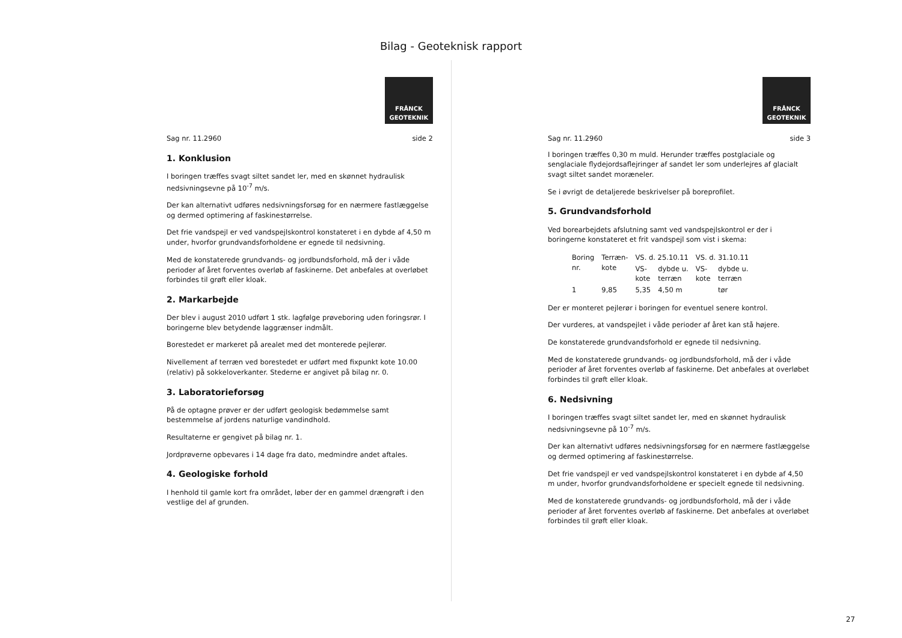Bilag - Geoteknisk rapport
FRÅNCK
GEOTEKNIK
Sag nr. 11.2960 side 2
1. Konklusion
I boringen træffes svagt siltet sandet ler, med en skønnet hydraulisk nedsivningsevne på 10<sup>-7</sup> m/s.
Der kan alternativt udføres nedsivningsforsøg for en nærmere fastlæggelse og dermed optimering af faskinestørrelse.
Det frie vandspejl er ved vandspejlskontrol konstateret i en dybde af 4,50 m under, hvorfor grundvandsforholdene er egnede til nedsivning.
Med de konstaterede grundvands- og jordbundsforhold, må der i våde perioder af året forventes overløb af faskinerne. Det anbefales at overløbet forbindes til grøft eller kloak.
2. Markarbejde
Der blev i august 2010 udført 1 stk. lagfølge prøveboring uden foringsrør. I boringerne blev betydende laggrænser indmålt.
Borestedet er markeret på arealet med det monterede pejlerør.
Nivellement af terræn ved borestedet er udført med fixpunkt kote 10.00 (relativ) på sokkeloverkanter. Stederne er angivet på bilag nr. 0.
3. Laboratorieforsøg
På de optagne prøver er der udført geologisk bedømmelse samt bestemmelse af jordens naturlige vandindhold.
Resultaterne er gengivet på bilag nr. 1.
Jordprøverne opbevares i 14 dage fra dato, medmindre andet aftales.
4. Geologiske forhold
I henhold til gamle kort fra området, løber der en gammel drængrøft i den vestlige del af grunden.
FRÅNCK
GEOTEKNIK
Sag nr. 11.2960 side 3
I boringen træffes 0,30 m muld. Herunder træffes postglaciale og senglaciale flydejordsaflejringer af sandet ler som underlejres af glacialt svagt siltet sandet moræneler.
Se i øvrigt de detaljerede beskrivelser på boreprofilet.
5. Grundvandsforhold
Ved borearbejdets afslutning samt ved vandspejlskontrol er der i boringerne konstateret et frit vandspejl som vist i skema:
| Boring nr. | Terræn- kote | VS. d. 25.10.11 | | VS. d. 31.10.11 | |
| --- | --- | --- | --- | --- | --- |
| | | VS- kote | dybde u. terræn | VS- kote | dybde u. terræn |
| 1 | 9,85 | 5,35 | 4,50 m | | tør |
Der er monteret pejlerør i boringen for eventuel senere kontrol.
Der vurderes, at vandspejlet i våde perioder af året kan stå højere.
De konstaterede grundvandsforhold er egnede til nedsivning.
Med de konstaterede grundvands- og jordbundsforhold, må der i våde perioder af året forventes overløb af faskinerne. Det anbefales at overløbet forbindes til grøft eller kloak.
6. Nedsivning
I boringen træffes svagt siltet sandet ler, med en skønnet hydraulisk nedsivningsevne på 10<sup>-7</sup> m/s.
Der kan alternativt udføres nedsivningsforsøg for en nærmere fastlæggelse og dermed optimering af faskinestørrelse.
Det frie vandspejl er ved vandspejlskontrol konstateret i en dybde af 4,50 m under, hvorfor grundvandsforholdene er specielt egnede til nedsivning.
Med de konstaterede grundvands- og jordbundsforhold, må der i våde perioder af året forventes overløb af faskinerne. Det anbefales at overløbet forbindes til grøft eller kloak.
27